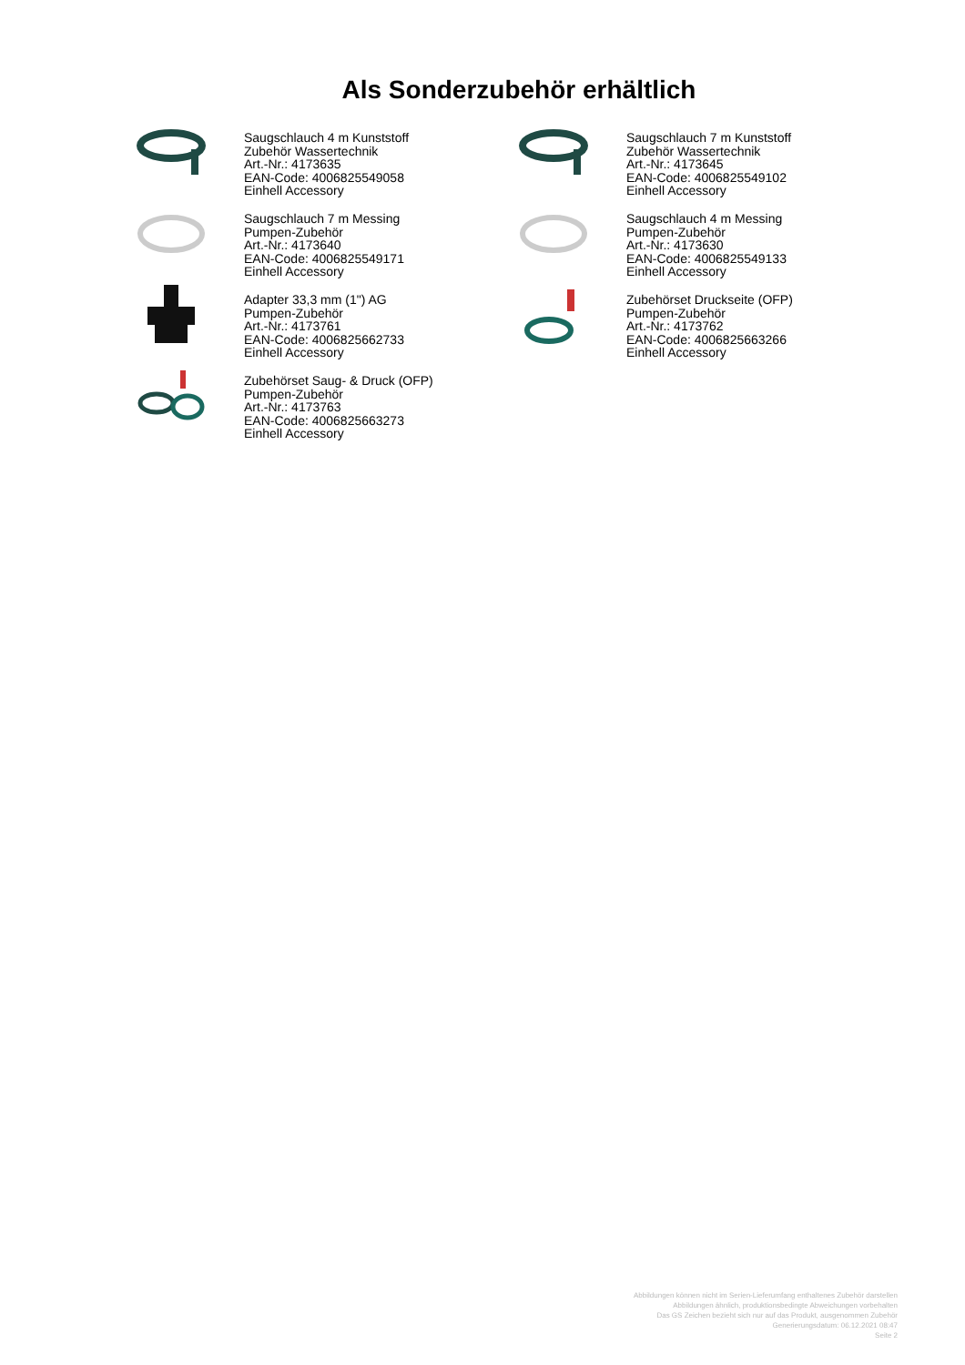Als Sonderzubehör erhältlich
Saugschlauch 4 m Kunststoff
Zubehör Wassertechnik
Art.-Nr.: 4173635
EAN-Code: 4006825549058
Einhell Accessory
Saugschlauch 7 m Kunststoff
Zubehör Wassertechnik
Art.-Nr.: 4173645
EAN-Code: 4006825549102
Einhell Accessory
Saugschlauch 7 m Messing
Pumpen-Zubehör
Art.-Nr.: 4173640
EAN-Code: 4006825549171
Einhell Accessory
Saugschlauch 4 m Messing
Pumpen-Zubehör
Art.-Nr.: 4173630
EAN-Code: 4006825549133
Einhell Accessory
Adapter 33,3 mm (1") AG
Pumpen-Zubehör
Art.-Nr.: 4173761
EAN-Code: 4006825662733
Einhell Accessory
Zubehörset Druckseite (OFP)
Pumpen-Zubehör
Art.-Nr.: 4173762
EAN-Code: 4006825663266
Einhell Accessory
Zubehörset Saug- & Druck (OFP)
Pumpen-Zubehör
Art.-Nr.: 4173763
EAN-Code: 4006825663273
Einhell Accessory
Abbildungen können nicht im Serien-Lieferumfang enthaltenes Zubehör darstellen
Abbildungen ähnlich, produktionsbedingte Abweichungen vorbehalten
Das GS Zeichen bezieht sich nur auf das Produkt, ausgenommen Zubehör
Generierungsdatum: 06.12.2021 08:47
Seite 2